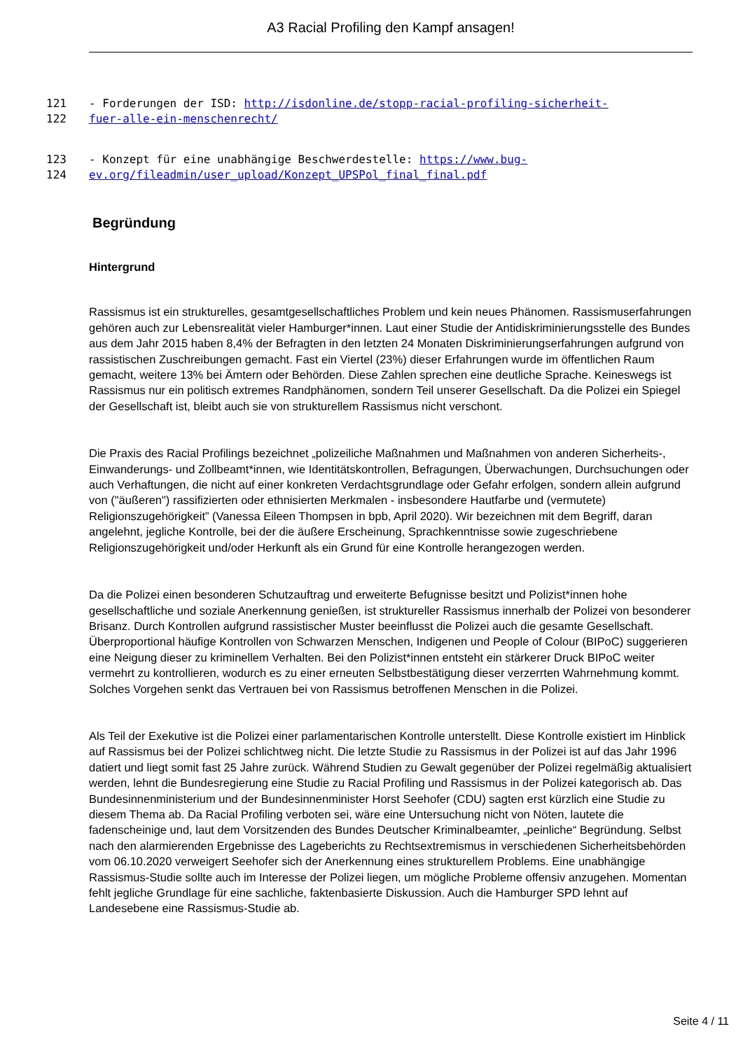A3 Racial Profiling den Kampf ansagen!
121 - Forderungen der ISD: http://isdonline.de/stopp-racial-profiling-sicherheit-
122 fuer-alle-ein-menschenrecht/
123 - Konzept für eine unabhängige Beschwerdestelle: https://www.bug-
124 ev.org/fileadmin/user_upload/Konzept_UPSPol_final_final.pdf
Begründung
Hintergrund
Rassismus ist ein strukturelles, gesamtgesellschaftliches Problem und kein neues Phänomen. Rassismuserfahrungen gehören auch zur Lebensrealität vieler Hamburger*innen. Laut einer Studie der Antidiskriminierungsstelle des Bundes aus dem Jahr 2015 haben 8,4% der Befragten in den letzten 24 Monaten Diskriminierungserfahrungen aufgrund von rassistischen Zuschreibungen gemacht. Fast ein Viertel (23%) dieser Erfahrungen wurde im öffentlichen Raum gemacht, weitere 13% bei Ämtern oder Behörden. Diese Zahlen sprechen eine deutliche Sprache. Keineswegs ist Rassismus nur ein politisch extremes Randphänomen, sondern Teil unserer Gesellschaft. Da die Polizei ein Spiegel der Gesellschaft ist, bleibt auch sie von strukturellem Rassismus nicht verschont.
Die Praxis des Racial Profilings bezeichnet „polizeiliche Maßnahmen und Maßnahmen von anderen Sicherheits-, Einwanderungs- und Zollbeamt*innen, wie Identitätskontrollen, Befragungen, Überwachungen, Durchsuchungen oder auch Verhaftungen, die nicht auf einer konkreten Verdachtsgrundlage oder Gefahr erfolgen, sondern allein aufgrund von ("äußeren") rassifizierten oder ethnisierten Merkmalen - insbesondere Hautfarbe und (vermutete) Religionszugehörigkeit” (Vanessa Eileen Thompsen in bpb, April 2020). Wir bezeichnen mit dem Begriff, daran angelehnt, jegliche Kontrolle, bei der die äußere Erscheinung, Sprachkenntnisse sowie zugeschriebene Religionszugehörigkeit und/oder Herkunft als ein Grund für eine Kontrolle herangezogen werden.
Da die Polizei einen besonderen Schutzauftrag und erweiterte Befugnisse besitzt und Polizist*innen hohe gesellschaftliche und soziale Anerkennung genießen, ist struktureller Rassismus innerhalb der Polizei von besonderer Brisanz. Durch Kontrollen aufgrund rassistischer Muster beeinflusst die Polizei auch die gesamte Gesellschaft. Überproportional häufige Kontrollen von Schwarzen Menschen, Indigenen und People of Colour (BIPoC) suggerieren eine Neigung dieser zu kriminellem Verhalten. Bei den Polizist*innen entsteht ein stärkerer Druck BIPoC weiter vermehrt zu kontrollieren, wodurch es zu einer erneuten Selbstbestätigung dieser verzerrten Wahrnehmung kommt. Solches Vorgehen senkt das Vertrauen bei von Rassismus betroffenen Menschen in die Polizei.
Als Teil der Exekutive ist die Polizei einer parlamentarischen Kontrolle unterstellt. Diese Kontrolle existiert im Hinblick auf Rassismus bei der Polizei schlichtweg nicht. Die letzte Studie zu Rassismus in der Polizei ist auf das Jahr 1996 datiert und liegt somit fast 25 Jahre zurück. Während Studien zu Gewalt gegenüber der Polizei regelmäßig aktualisiert werden, lehnt die Bundesregierung eine Studie zu Racial Profiling und Rassismus in der Polizei kategorisch ab. Das Bundesinnenministerium und der Bundesinnenminister Horst Seehofer (CDU) sagten erst kürzlich eine Studie zu diesem Thema ab. Da Racial Profiling verboten sei, wäre eine Untersuchung nicht von Nöten, lautete die fadenscheinige und, laut dem Vorsitzenden des Bundes Deutscher Kriminalbeamter, „peinliche“ Begründung. Selbst nach den alarmierenden Ergebnisse des Lageberichts zu Rechtsextremismus in verschiedenen Sicherheitsbehörden vom 06.10.2020 verweigert Seehofer sich der Anerkennung eines strukturellem Problems. Eine unabhängige Rassismus-Studie sollte auch im Interesse der Polizei liegen, um mögliche Probleme offensiv anzugehen. Momentan fehlt jegliche Grundlage für eine sachliche, faktenbasierte Diskussion. Auch die Hamburger SPD lehnt auf Landesebene eine Rassismus-Studie ab.
Seite 4 / 11